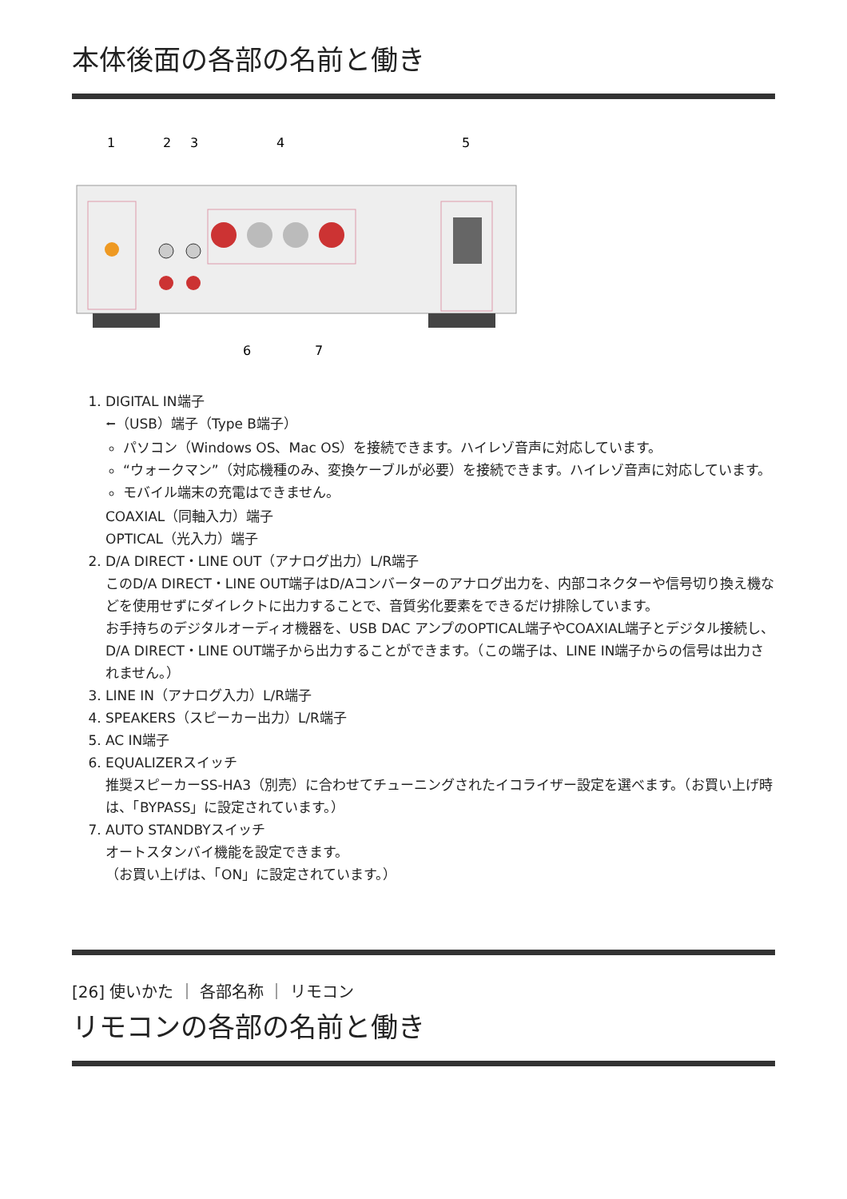本体後面の各部の名前と働き
1
2
3
4
5
6
7
1. DIGITAL IN端子
⭠（USB）端子（Type B端子）
パソコン（Windows OS、Mac OS）を接続できます。ハイレゾ音声に対応しています。
“ウォークマン”（対応機種のみ、変換ケーブルが必要）を接続できます。ハイレゾ音声に対応しています。
モバイル端末の充電はできません。
COAXIAL（同軸入力）端子
OPTICAL（光入力）端子
2. D/A DIRECT・LINE OUT（アナログ出力）L/R端子
このD/A DIRECT・LINE OUT端子はD/Aコンバーターのアナログ出力を、内部コネクターや信号切り換え機などを使用せずにダイレクトに出力することで、音質劣化要素をできるだけ排除しています。
お手持ちのデジタルオーディオ機器を、USB DAC アンプのOPTICAL端子やCOAXIAL端子とデジタル接続し、D/A DIRECT・LINE OUT端子から出力することができます。（この端子は、LINE IN端子からの信号は出力されません。）
3. LINE IN（アナログ入力）L/R端子
4. SPEAKERS（スピーカー出力）L/R端子
5. AC IN端子
6. EQUALIZERスイッチ
推奨スピーカーSS-HA3（別売）に合わせてチューニングされたイコライザー設定を選べます。（お買い上げ時は、「BYPASS」に設定されています。）
7. AUTO STANDBYスイッチ
オートスタンバイ機能を設定できます。
（お買い上げは、「ON」に設定されています。）
[26] 使いかた ｜ 各部名称 ｜ リモコン
リモコンの各部の名前と働き